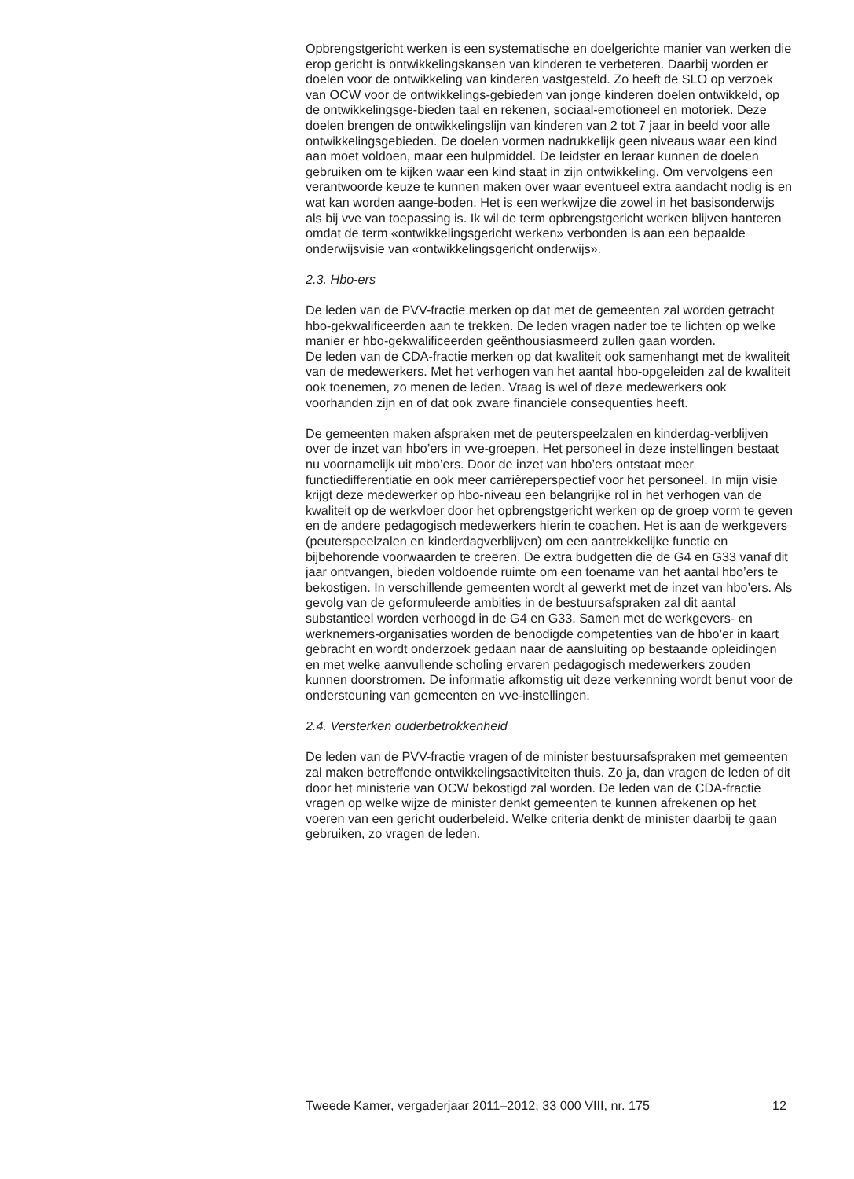Opbrengstgericht werken is een systematische en doelgerichte manier van werken die erop gericht is ontwikkelingskansen van kinderen te verbeteren. Daarbij worden er doelen voor de ontwikkeling van kinderen vastgesteld. Zo heeft de SLO op verzoek van OCW voor de ontwikkelings-gebieden van jonge kinderen doelen ontwikkeld, op de ontwikkelingsge-bieden taal en rekenen, sociaal-emotioneel en motoriek. Deze doelen brengen de ontwikkelingslijn van kinderen van 2 tot 7 jaar in beeld voor alle ontwikkelingsgebieden. De doelen vormen nadrukkelijk geen niveaus waar een kind aan moet voldoen, maar een hulpmiddel. De leidster en leraar kunnen de doelen gebruiken om te kijken waar een kind staat in zijn ontwikkeling. Om vervolgens een verantwoorde keuze te kunnen maken over waar eventueel extra aandacht nodig is en wat kan worden aange-boden. Het is een werkwijze die zowel in het basisonderwijs als bij vve van toepassing is. Ik wil de term opbrengstgericht werken blijven hanteren omdat de term «ontwikkelingsgericht werken» verbonden is aan een bepaalde onderwijsvisie van «ontwikkelingsgericht onderwijs».
2.3. Hbo-ers
De leden van de PVV-fractie merken op dat met de gemeenten zal worden getracht hbo-gekwalificeerden aan te trekken. De leden vragen nader toe te lichten op welke manier er hbo-gekwalificeerden geënthousiasmeerd zullen gaan worden.
De leden van de CDA-fractie merken op dat kwaliteit ook samenhangt met de kwaliteit van de medewerkers. Met het verhogen van het aantal hbo-opgeleiden zal de kwaliteit ook toenemen, zo menen de leden. Vraag is wel of deze medewerkers ook voorhanden zijn en of dat ook zware financiële consequenties heeft.
De gemeenten maken afspraken met de peuterspeelzalen en kinderdag-verblijven over de inzet van hbo’ers in vve-groepen. Het personeel in deze instellingen bestaat nu voornamelijk uit mbo’ers. Door de inzet van hbo’ers ontstaat meer functiedifferentiatie en ook meer carrièreperspectief voor het personeel. In mijn visie krijgt deze medewerker op hbo-niveau een belangrijke rol in het verhogen van de kwaliteit op de werkvloer door het opbrengstgericht werken op de groep vorm te geven en de andere pedagogisch medewerkers hierin te coachen. Het is aan de werkgevers (peuterspeelzalen en kinderdagverblijven) om een aantrekkelijke functie en bijbehorende voorwaarden te creëren. De extra budgetten die de G4 en G33 vanaf dit jaar ontvangen, bieden voldoende ruimte om een toename van het aantal hbo’ers te bekostigen. In verschillende gemeenten wordt al gewerkt met de inzet van hbo’ers. Als gevolg van de geformuleerde ambities in de bestuursafspraken zal dit aantal substantieel worden verhoogd in de G4 en G33. Samen met de werkgevers- en werknemers-organisaties worden de benodigde competenties van de hbo’er in kaart gebracht en wordt onderzoek gedaan naar de aansluiting op bestaande opleidingen en met welke aanvullende scholing ervaren pedagogisch medewerkers zouden kunnen doorstromen. De informatie afkomstig uit deze verkenning wordt benut voor de ondersteuning van gemeenten en vve-instellingen.
2.4. Versterken ouderbetrokkenheid
De leden van de PVV-fractie vragen of de minister bestuursafspraken met gemeenten zal maken betreffende ontwikkelingsactiviteiten thuis. Zo ja, dan vragen de leden of dit door het ministerie van OCW bekostigd zal worden. De leden van de CDA-fractie vragen op welke wijze de minister denkt gemeenten te kunnen afrekenen op het voeren van een gericht ouderbeleid. Welke criteria denkt de minister daarbij te gaan gebruiken, zo vragen de leden.
Tweede Kamer, vergaderjaar 2011–2012, 33 000 VIII, nr. 175 12